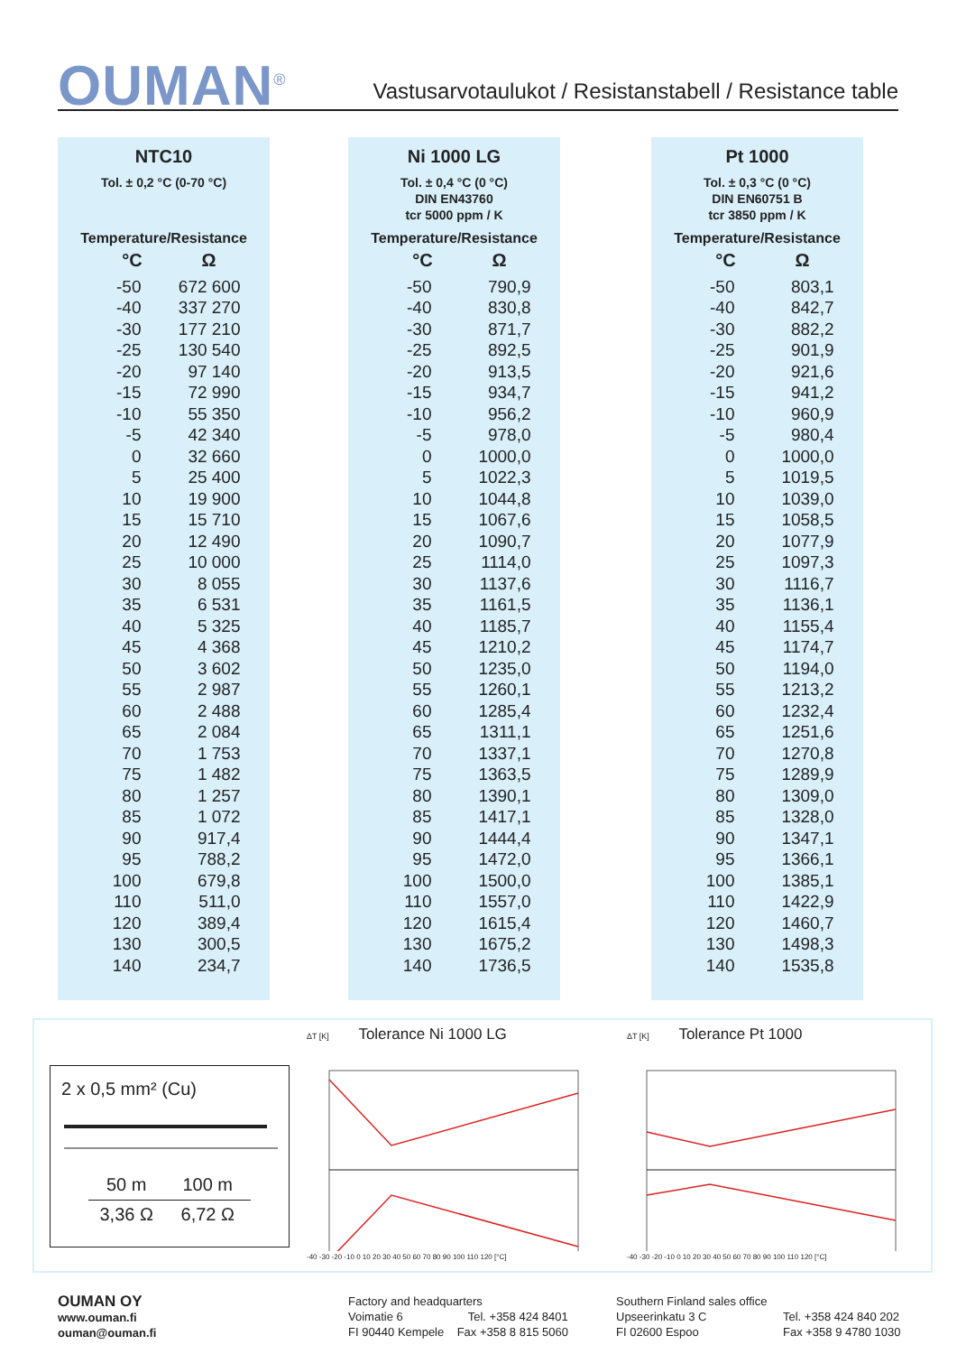OUMAN<sup>®</sup>
Vastusarvotaulukot / Resistanstabell / Resistance table
NTC10
Tol. ± 0,2 °C (0-70 °C)
Temperature/Resistance
| °C | Ω |
| --- | --- |
| -50 | 672 600 |
| -40 | 337 270 |
| -30 | 177 210 |
| -25 | 130 540 |
| -20 | 97 140 |
| -15 | 72 990 |
| -10 | 55 350 |
| -5 | 42 340 |
| 0 | 32 660 |
| 5 | 25 400 |
| 10 | 19 900 |
| 15 | 15 710 |
| 20 | 12 490 |
| 25 | 10 000 |
| 30 | 8 055 |
| 35 | 6 531 |
| 40 | 5 325 |
| 45 | 4 368 |
| 50 | 3 602 |
| 55 | 2 987 |
| 60 | 2 488 |
| 65 | 2 084 |
| 70 | 1 753 |
| 75 | 1 482 |
| 80 | 1 257 |
| 85 | 1 072 |
| 90 | 917,4 |
| 95 | 788,2 |
| 100 | 679,8 |
| 110 | 511,0 |
| 120 | 389,4 |
| 130 | 300,5 |
| 140 | 234,7 |
Ni 1000 LG
Tol. ± 0,4 °C (0 °C)
DIN EN43760
tcr 5000 ppm / K
Temperature/Resistance
| °C | Ω |
| --- | --- |
| -50 | 790,9 |
| -40 | 830,8 |
| -30 | 871,7 |
| -25 | 892,5 |
| -20 | 913,5 |
| -15 | 934,7 |
| -10 | 956,2 |
| -5 | 978,0 |
| 0 | 1000,0 |
| 5 | 1022,3 |
| 10 | 1044,8 |
| 15 | 1067,6 |
| 20 | 1090,7 |
| 25 | 1114,0 |
| 30 | 1137,6 |
| 35 | 1161,5 |
| 40 | 1185,7 |
| 45 | 1210,2 |
| 50 | 1235,0 |
| 55 | 1260,1 |
| 60 | 1285,4 |
| 65 | 1311,1 |
| 70 | 1337,1 |
| 75 | 1363,5 |
| 80 | 1390,1 |
| 85 | 1417,1 |
| 90 | 1444,4 |
| 95 | 1472,0 |
| 100 | 1500,0 |
| 110 | 1557,0 |
| 120 | 1615,4 |
| 130 | 1675,2 |
| 140 | 1736,5 |
Pt 1000
Tol. ± 0,3 °C (0 °C)
DIN EN60751 B
tcr 3850 ppm / K
Temperature/Resistance
| °C | Ω |
| --- | --- |
| -50 | 803,1 |
| -40 | 842,7 |
| -30 | 882,2 |
| -25 | 901,9 |
| -20 | 921,6 |
| -15 | 941,2 |
| -10 | 960,9 |
| -5 | 980,4 |
| 0 | 1000,0 |
| 5 | 1019,5 |
| 10 | 1039,0 |
| 15 | 1058,5 |
| 20 | 1077,9 |
| 25 | 1097,3 |
| 30 | 1116,7 |
| 35 | 1136,1 |
| 40 | 1155,4 |
| 45 | 1174,7 |
| 50 | 1194,0 |
| 55 | 1213,2 |
| 60 | 1232,4 |
| 65 | 1251,6 |
| 70 | 1270,8 |
| 75 | 1289,9 |
| 80 | 1309,0 |
| 85 | 1328,0 |
| 90 | 1347,1 |
| 95 | 1366,1 |
| 100 | 1385,1 |
| 110 | 1422,9 |
| 120 | 1460,7 |
| 130 | 1498,3 |
| 140 | 1535,8 |
2 x 0,5 mm² (Cu)
| 50 m | 100 m |
| 3,36 Ω | 6,72 Ω |
ΔT [K] Tolerance Ni 1000 LG
-40 -30 -20 -10 0 10 20 30 40 50 60 70 80 90 100 110 120 [°C]
ΔT [K] Tolerance Pt 1000
-40 -30 -20 -10 0 10 20 30 40 50 60 70 80 90 100 110 120 [°C]
OUMAN OY
www.ouman.fi
ouman@ouman.fi
Factory and headquarters
Voimatie 6 Tel. +358 424 8401
FI 90440 Kempele Fax +358 8 815 5060
Southern Finland sales office
Upseerinkatu 3 C
FI 02600 Espoo
Tel. +358 424 840 202
Fax +358 9 4780 1030